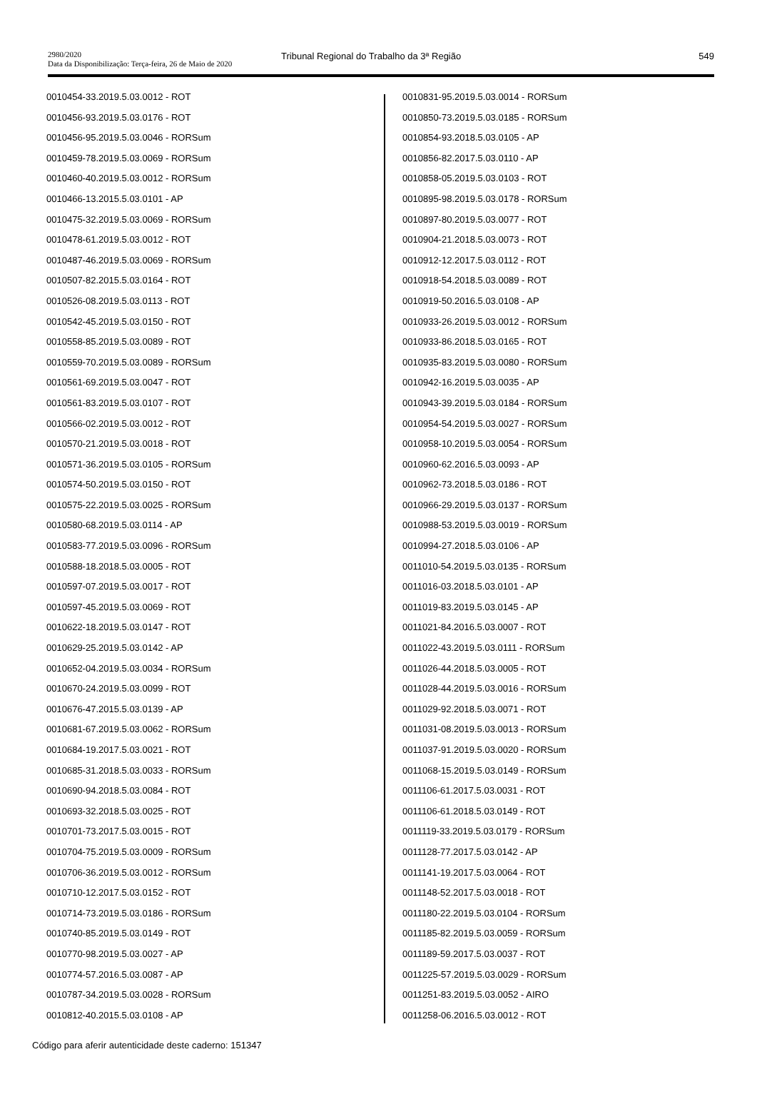2980/2020
Data da Disponibilização: Terça-feira, 26 de Maio de 2020
Tribunal Regional do Trabalho da 3ª Região
549
0010454-33.2019.5.03.0012 - ROT
0010456-93.2019.5.03.0176 - ROT
0010456-95.2019.5.03.0046 - RORSum
0010459-78.2019.5.03.0069 - RORSum
0010460-40.2019.5.03.0012 - RORSum
0010466-13.2015.5.03.0101 - AP
0010475-32.2019.5.03.0069 - RORSum
0010478-61.2019.5.03.0012 - ROT
0010487-46.2019.5.03.0069 - RORSum
0010507-82.2015.5.03.0164 - ROT
0010526-08.2019.5.03.0113 - ROT
0010542-45.2019.5.03.0150 - ROT
0010558-85.2019.5.03.0089 - ROT
0010559-70.2019.5.03.0089 - RORSum
0010561-69.2019.5.03.0047 - ROT
0010561-83.2019.5.03.0107 - ROT
0010566-02.2019.5.03.0012 - ROT
0010570-21.2019.5.03.0018 - ROT
0010571-36.2019.5.03.0105 - RORSum
0010574-50.2019.5.03.0150 - ROT
0010575-22.2019.5.03.0025 - RORSum
0010580-68.2019.5.03.0114 - AP
0010583-77.2019.5.03.0096 - RORSum
0010588-18.2018.5.03.0005 - ROT
0010597-07.2019.5.03.0017 - ROT
0010597-45.2019.5.03.0069 - ROT
0010622-18.2019.5.03.0147 - ROT
0010629-25.2019.5.03.0142 - AP
0010652-04.2019.5.03.0034 - RORSum
0010670-24.2019.5.03.0099 - ROT
0010676-47.2015.5.03.0139 - AP
0010681-67.2019.5.03.0062 - RORSum
0010684-19.2017.5.03.0021 - ROT
0010685-31.2018.5.03.0033 - RORSum
0010690-94.2018.5.03.0084 - ROT
0010693-32.2018.5.03.0025 - ROT
0010701-73.2017.5.03.0015 - ROT
0010704-75.2019.5.03.0009 - RORSum
0010706-36.2019.5.03.0012 - RORSum
0010710-12.2017.5.03.0152 - ROT
0010714-73.2019.5.03.0186 - RORSum
0010740-85.2019.5.03.0149 - ROT
0010770-98.2019.5.03.0027 - AP
0010774-57.2016.5.03.0087 - AP
0010787-34.2019.5.03.0028 - RORSum
0010812-40.2015.5.03.0108 - AP
0010831-95.2019.5.03.0014 - RORSum
0010850-73.2019.5.03.0185 - RORSum
0010854-93.2018.5.03.0105 - AP
0010856-82.2017.5.03.0110 - AP
0010858-05.2019.5.03.0103 - ROT
0010895-98.2019.5.03.0178 - RORSum
0010897-80.2019.5.03.0077 - ROT
0010904-21.2018.5.03.0073 - ROT
0010912-12.2017.5.03.0112 - ROT
0010918-54.2018.5.03.0089 - ROT
0010919-50.2016.5.03.0108 - AP
0010933-26.2019.5.03.0012 - RORSum
0010933-86.2018.5.03.0165 - ROT
0010935-83.2019.5.03.0080 - RORSum
0010942-16.2019.5.03.0035 - AP
0010943-39.2019.5.03.0184 - RORSum
0010954-54.2019.5.03.0027 - RORSum
0010958-10.2019.5.03.0054 - RORSum
0010960-62.2016.5.03.0093 - AP
0010962-73.2018.5.03.0186 - ROT
0010966-29.2019.5.03.0137 - RORSum
0010988-53.2019.5.03.0019 - RORSum
0010994-27.2018.5.03.0106 - AP
0011010-54.2019.5.03.0135 - RORSum
0011016-03.2018.5.03.0101 - AP
0011019-83.2019.5.03.0145 - AP
0011021-84.2016.5.03.0007 - ROT
0011022-43.2019.5.03.0111 - RORSum
0011026-44.2018.5.03.0005 - ROT
0011028-44.2019.5.03.0016 - RORSum
0011029-92.2018.5.03.0071 - ROT
0011031-08.2019.5.03.0013 - RORSum
0011037-91.2019.5.03.0020 - RORSum
0011068-15.2019.5.03.0149 - RORSum
0011106-61.2017.5.03.0031 - ROT
0011106-61.2018.5.03.0149 - ROT
0011119-33.2019.5.03.0179 - RORSum
0011128-77.2017.5.03.0142 - AP
0011141-19.2017.5.03.0064 - ROT
0011148-52.2017.5.03.0018 - ROT
0011180-22.2019.5.03.0104 - RORSum
0011185-82.2019.5.03.0059 - RORSum
0011189-59.2017.5.03.0037 - ROT
0011225-57.2019.5.03.0029 - RORSum
0011251-83.2019.5.03.0052 - AIRO
0011258-06.2016.5.03.0012 - ROT
Código para aferir autenticidade deste caderno: 151347